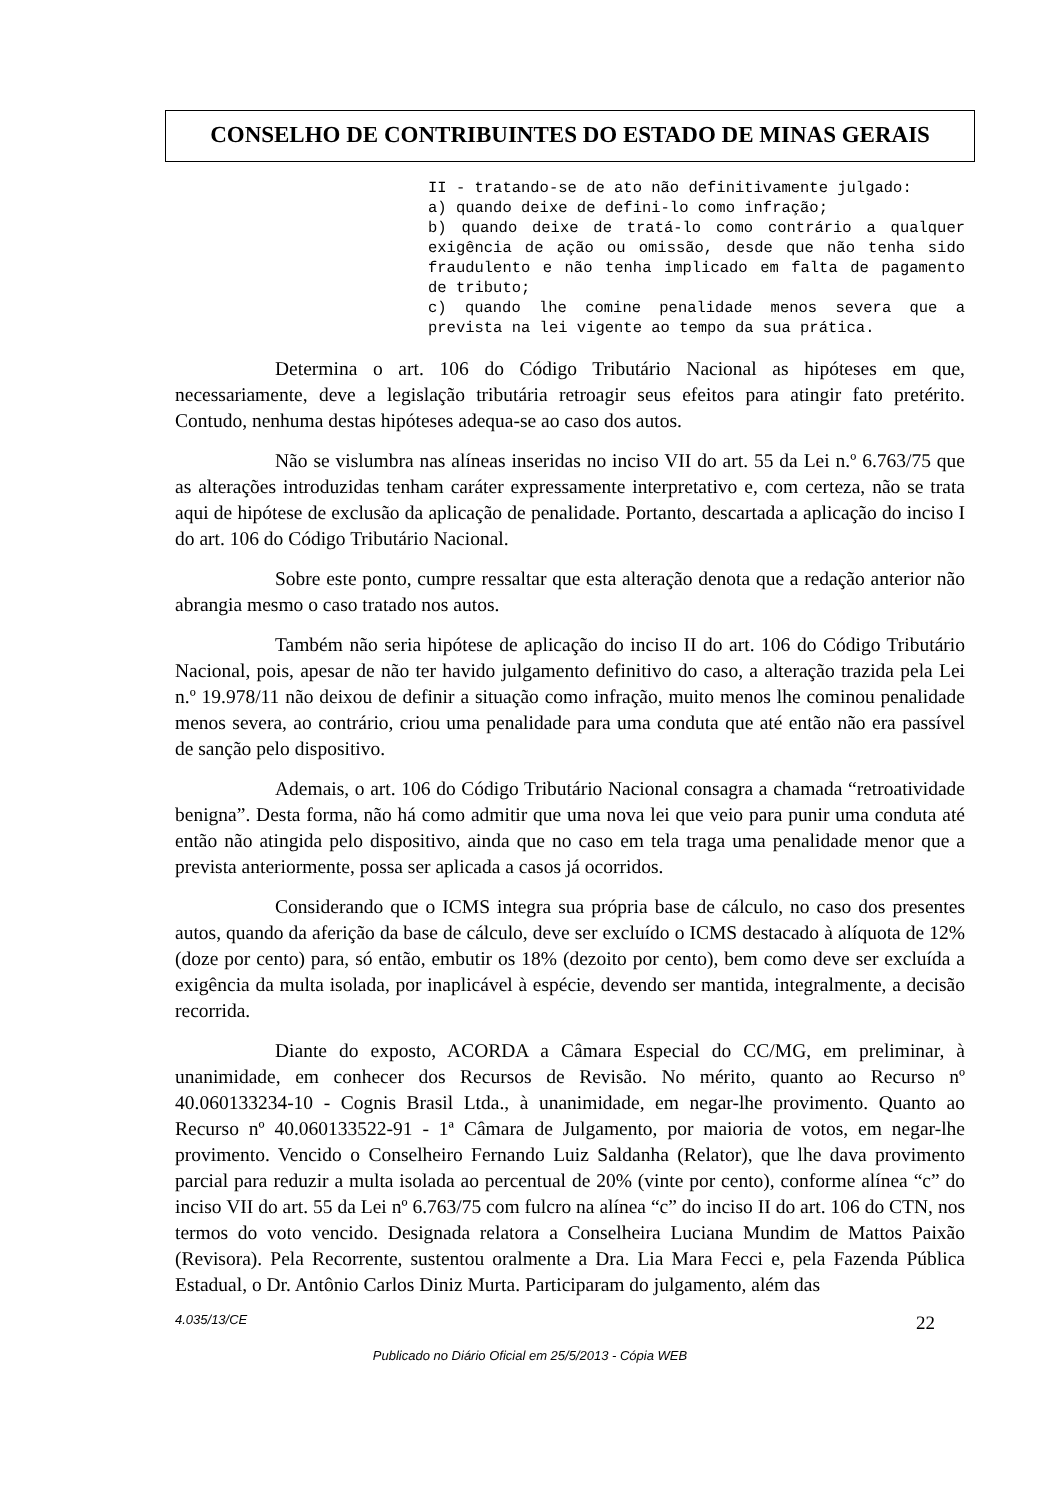CONSELHO DE CONTRIBUINTES DO ESTADO DE MINAS GERAIS
II - tratando-se de ato não definitivamente julgado:
a) quando deixe de defini-lo como infração;
b) quando deixe de tratá-lo como contrário a qualquer exigência de ação ou omissão, desde que não tenha sido fraudulento e não tenha implicado em falta de pagamento de tributo;
c) quando lhe comine penalidade menos severa que a prevista na lei vigente ao tempo da sua prática.
Determina o art. 106 do Código Tributário Nacional as hipóteses em que, necessariamente, deve a legislação tributária retroagir seus efeitos para atingir fato pretérito. Contudo, nenhuma destas hipóteses adequa-se ao caso dos autos.
Não se vislumbra nas alíneas inseridas no inciso VII do art. 55 da Lei n.º 6.763/75 que as alterações introduzidas tenham caráter expressamente interpretativo e, com certeza, não se trata aqui de hipótese de exclusão da aplicação de penalidade. Portanto, descartada a aplicação do inciso I do art. 106 do Código Tributário Nacional.
Sobre este ponto, cumpre ressaltar que esta alteração denota que a redação anterior não abrangia mesmo o caso tratado nos autos.
Também não seria hipótese de aplicação do inciso II do art. 106 do Código Tributário Nacional, pois, apesar de não ter havido julgamento definitivo do caso, a alteração trazida pela Lei n.º 19.978/11 não deixou de definir a situação como infração, muito menos lhe cominou penalidade menos severa, ao contrário, criou uma penalidade para uma conduta que até então não era passível de sanção pelo dispositivo.
Ademais, o art. 106 do Código Tributário Nacional consagra a chamada “retroatividade benigna”. Desta forma, não há como admitir que uma nova lei que veio para punir uma conduta até então não atingida pelo dispositivo, ainda que no caso em tela traga uma penalidade menor que a prevista anteriormente, possa ser aplicada a casos já ocorridos.
Considerando que o ICMS integra sua própria base de cálculo, no caso dos presentes autos, quando da aferição da base de cálculo, deve ser excluído o ICMS destacado à alíquota de 12% (doze por cento) para, só então, embutir os 18% (dezoito por cento), bem como deve ser excluída a exigência da multa isolada, por inaplicável à espécie, devendo ser mantida, integralmente, a decisão recorrida.
Diante do exposto, ACORDA a Câmara Especial do CC/MG, em preliminar, à unanimidade, em conhecer dos Recursos de Revisão. No mérito, quanto ao Recurso nº 40.060133234-10 - Cognis Brasil Ltda., à unanimidade, em negar-lhe provimento. Quanto ao Recurso nº 40.060133522-91 - 1ª Câmara de Julgamento, por maioria de votos, em negar-lhe provimento. Vencido o Conselheiro Fernando Luiz Saldanha (Relator), que lhe dava provimento parcial para reduzir a multa isolada ao percentual de 20% (vinte por cento), conforme alínea “c” do inciso VII do art. 55 da Lei nº 6.763/75 com fulcro na alínea “c” do inciso II do art. 106 do CTN, nos termos do voto vencido. Designada relatora a Conselheira Luciana Mundim de Mattos Paixão (Revisora). Pela Recorrente, sustentou oralmente a Dra. Lia Mara Fecci e, pela Fazenda Pública Estadual, o Dr. Antônio Carlos Diniz Murta. Participaram do julgamento, além das
4.035/13/CE 22
Publicado no Diário Oficial em 25/5/2013 - Cópia WEB